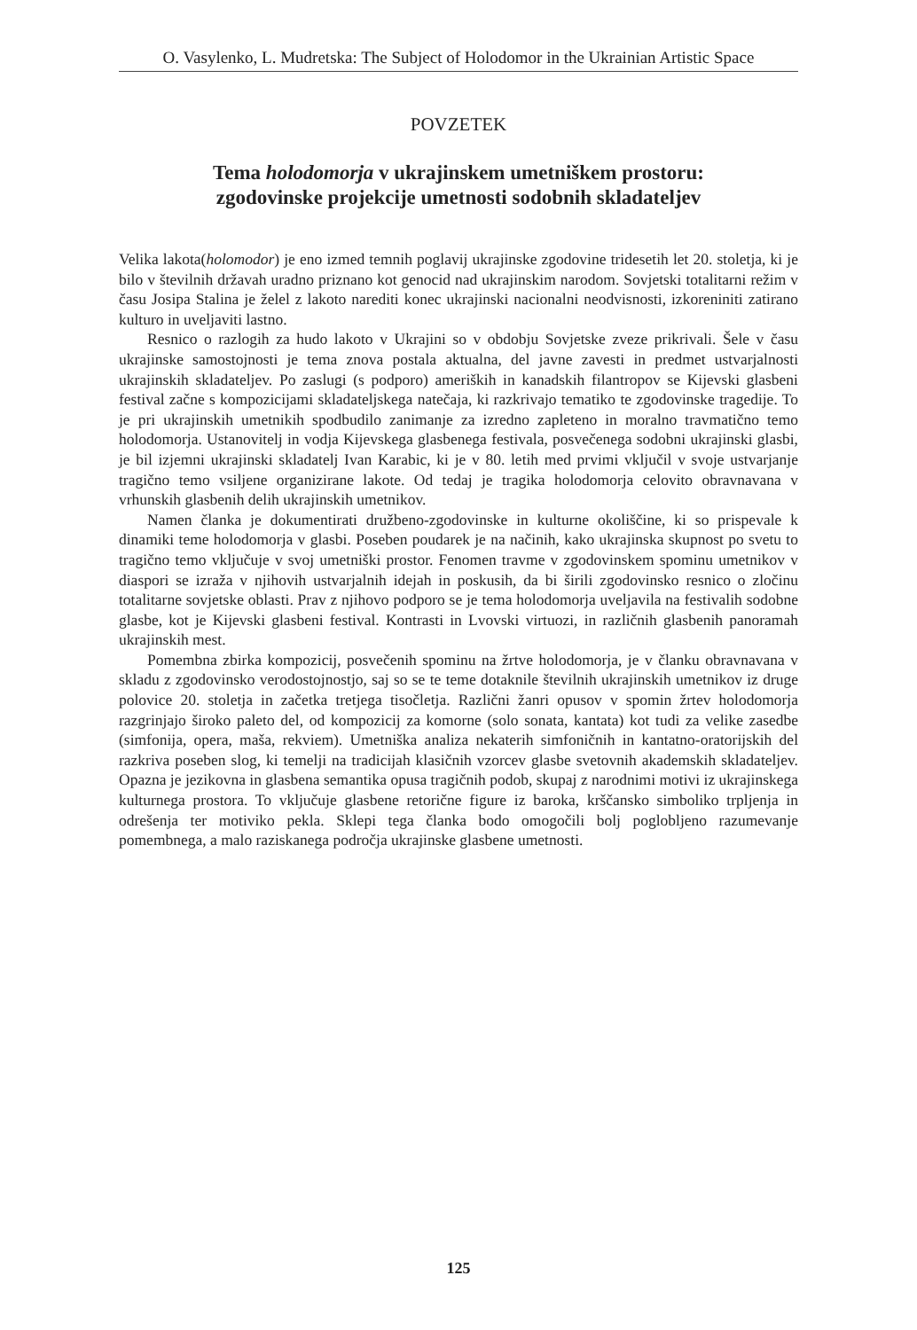O. Vasylenko, L. Mudretska: The Subject of Holodomor in the Ukrainian Artistic Space
POVZETEK
Tema holodomorja v ukrajinskem umetniškem prostoru:
zgodovinske projekcije umetnosti sodobnih skladateljev
Velika lakota(holomodor) je eno izmed temnih poglavij ukrajinske zgodovine tridesetih let 20. stoletja, ki je bilo v številnih državah uradno priznano kot genocid nad ukrajinskim narodom. Sovjetski totalitarni režim v času Josipa Stalina je želel z lakoto narediti konec ukrajinski nacionalni neodvisnosti, izkoreniniti zatirano kulturo in uveljaviti lastno.
Resnico o razlogih za hudo lakoto v Ukrajini so v obdobju Sovjetske zveze prikrivali. Šele v času ukrajinske samostojnosti je tema znova postala aktualna, del javne zavesti in predmet ustvarjalnosti ukrajinskih skladateljev. Po zaslugi (s podporo) ameriških in kanadskih filantropov se Kijevski glasbeni festival začne s kompozicijami skladateljskega natečaja, ki razkrivajo tematiko te zgodovinske tragedije. To je pri ukrajinskih umetnikih spodbudilo zanimanje za izredno zapleteno in moralno travmatično temo holodomorja. Ustanovitelj in vodja Kijevskega glasbenega festivala, posvečenega sodobni ukrajinski glasbi, je bil izjemni ukrajinski skladatelj Ivan Karabic, ki je v 80. letih med prvimi vključil v svoje ustvarjanje tragično temo vsiljene organizirane lakote. Od tedaj je tragika holodomorja celovito obravnavana v vrhunskih glasbenih delih ukrajinskih umetnikov.
Namen članka je dokumentirati družbeno-zgodovinske in kulturne okoliščine, ki so prispevale k dinamiki teme holodomorja v glasbi. Poseben poudarek je na načinih, kako ukrajinska skupnost po svetu to tragično temo vključuje v svoj umetniški prostor. Fenomen travme v zgodovinskem spominu umetnikov v diaspori se izraža v njihovih ustvarjalnih idejah in poskusih, da bi širili zgodovinsko resnico o zločinu totalitarne sovjetske oblasti. Prav z njihovo podporo se je tema holodomorja uveljavila na festivalih sodobne glasbe, kot je Kijevski glasbeni festival. Kontrasti in Lvovski virtuozi, in različnih glasbenih panoramah ukrajinskih mest.
Pomembna zbirka kompozicij, posvečenih spominu na žrtve holodomorja, je v članku obravnavana v skladu z zgodovinsko verodostojnostjo, saj so se te teme dotaknile številnih ukrajinskih umetnikov iz druge polovice 20. stoletja in začetka tretjega tisočletja. Različni žanri opusov v spomin žrtev holodomorja razgrinjajo široko paleto del, od kompozicij za komorne (solo sonata, kantata) kot tudi za velike zasedbe (simfonija, opera, maša, rekviem). Umetniška analiza nekaterih simfoničnih in kantatno-oratorijskih del razkriva poseben slog, ki temelji na tradicijah klasičnih vzorcev glasbe svetovnih akademskih skladateljev. Opazna je jezikovna in glasbena semantika opusa tragičnih podob, skupaj z narodnimi motivi iz ukrajinskega kulturnega prostora. To vključuje glasbene retorične figure iz baroka, krščansko simboliko trpljenja in odrešenja ter motiviko pekla. Sklepi tega članka bodo omogočili bolj poglobljeno razumevanje pomembnega, a malo raziskanega področja ukrajinske glasbene umetnosti.
125